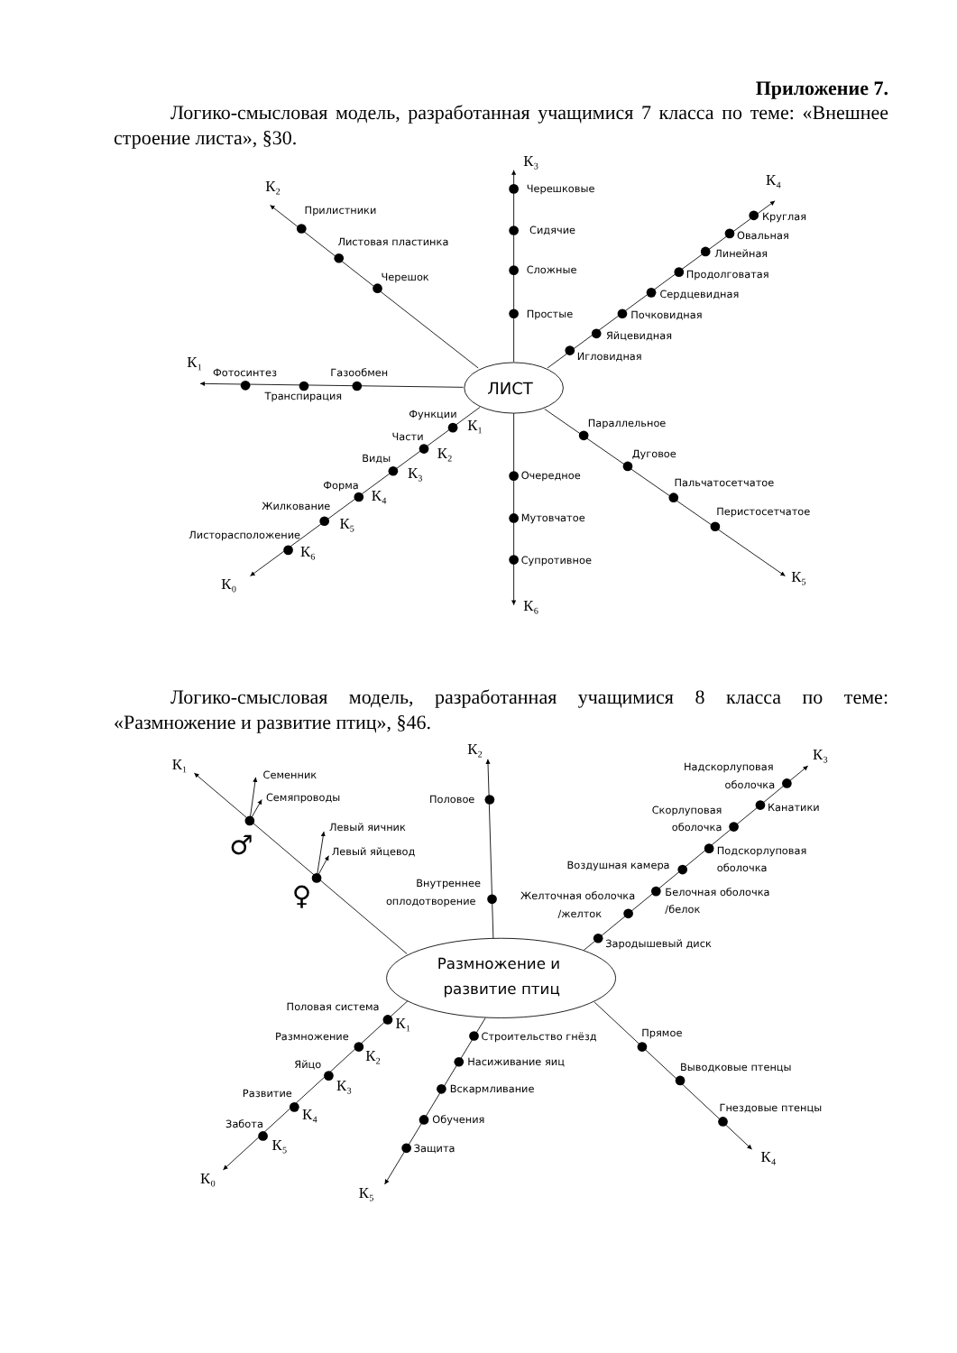Приложение 7.
Логико-смысловая модель, разработанная учащимися 7 класса по теме: «Внешнее строение листа», §30.
ЛИСТ
К₃
Черешковые
Сидячие
Сложные
Простые
К₄
Круглая
Овальная
Линейная
Продолговатая
Сердцевидная
Почковидная
Яйцевидная
Игловидная
К₂
Прилистники
Листовая пластинка
Черешок
К₁
Фотосинтез
Газообмен
Транспирация
Функции
К₁
Части
К₂
Виды
К₃
Форма
К₄
Жилкование
К₅
Листорасположение
К₆
К₀
Очередное
Мутовчатое
Супротивное
К₆
Параллельное
Дуговое
Пальчатосетчатое
Перистосетчатое
К₅
Логико-смысловая модель, разработанная учащимися 8 класса по теме: «Размножение и развитие птиц», §46.
Размножение и
развитие птиц
К₁
Семенник
Семяпроводы
♂
Левый яичник
Левый яйцевод
♀
К₂
Половое
Внутреннее
оплодотворение
К₃
Надскорлуповая
оболочка
Канатики
Скорлуповая
оболочка
Подскорлуповая
оболочка
Воздушная камера
Белочная оболочка
/белок
Желточная оболочка
/желток
Зародышевый диск
Половая система
К₁
Размножение
К₂
Яйцо
К₃
Развитие
К₄
Забота
К₅
К₀
Строительство гнёзд
Насиживание яиц
Вскармливание
Обучения
Защита
К₅
Прямое
Выводковые птенцы
Гнездовые птенцы
К₄